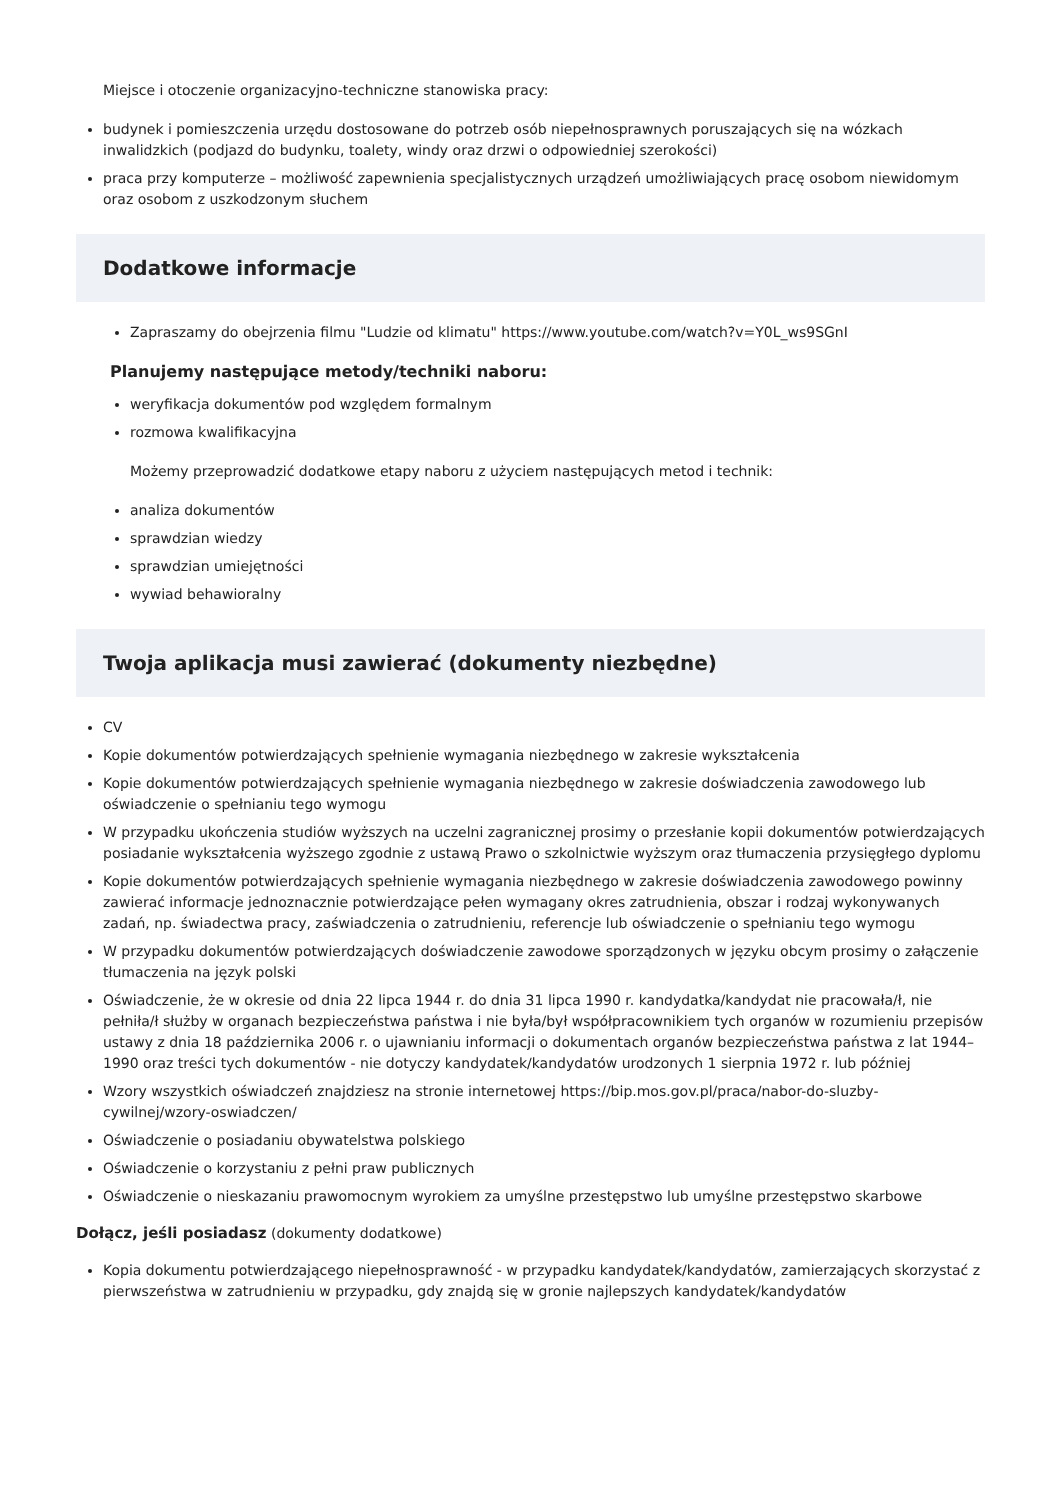Miejsce i otoczenie organizacyjno-techniczne stanowiska pracy:
budynek i pomieszczenia urzędu dostosowane do potrzeb osób niepełnosprawnych poruszających się na wózkach inwalidzkich (podjazd do budynku, toalety, windy oraz drzwi o odpowiedniej szerokości)
praca przy komputerze – możliwość zapewnienia specjalistycznych urządzeń umożliwiających pracę osobom niewidomym oraz osobom z uszkodzonym słuchem
Dodatkowe informacje
Zapraszamy do obejrzenia filmu "Ludzie od klimatu" https://www.youtube.com/watch?v=Y0L_ws9SGnI
Planujemy następujące metody/techniki naboru:
weryfikacja dokumentów pod względem formalnym
rozmowa kwalifikacyjna
Możemy przeprowadzić dodatkowe etapy naboru z użyciem następujących metod i technik:
analiza dokumentów
sprawdzian wiedzy
sprawdzian umiejętności
wywiad behawioralny
Twoja aplikacja musi zawierać (dokumenty niezbędne)
CV
Kopie dokumentów potwierdzających spełnienie wymagania niezbędnego w zakresie wykształcenia
Kopie dokumentów potwierdzających spełnienie wymagania niezbędnego w zakresie doświadczenia zawodowego lub oświadczenie o spełnianiu tego wymogu
W przypadku ukończenia studiów wyższych na uczelni zagranicznej prosimy o przesłanie kopii dokumentów potwierdzających posiadanie wykształcenia wyższego zgodnie z ustawą Prawo o szkolnictwie wyższym oraz tłumaczenia przysięgłego dyplomu
Kopie dokumentów potwierdzających spełnienie wymagania niezbędnego w zakresie doświadczenia zawodowego powinny zawierać informacje jednoznacznie potwierdzające pełen wymagany okres zatrudnienia, obszar i rodzaj wykonywanych zadań, np. świadectwa pracy, zaświadczenia o zatrudnieniu, referencje lub oświadczenie o spełnianiu tego wymogu
W przypadku dokumentów potwierdzających doświadczenie zawodowe sporządzonych w języku obcym prosimy o załączenie tłumaczenia na język polski
Oświadczenie, że w okresie od dnia 22 lipca 1944 r. do dnia 31 lipca 1990 r. kandydatka/kandydat nie pracowała/ł, nie pełniła/ł służby w organach bezpieczeństwa państwa i nie była/był współpracownikiem tych organów w rozumieniu przepisów ustawy z dnia 18 października 2006 r. o ujawnianiu informacji o dokumentach organów bezpieczeństwa państwa z lat 1944–1990 oraz treści tych dokumentów - nie dotyczy kandydatek/kandydatów urodzonych 1 sierpnia 1972 r. lub później
Wzory wszystkich oświadczeń znajdziesz na stronie internetowej https://bip.mos.gov.pl/praca/nabor-do-sluzby-cywilnej/wzory-oswiadczen/
Oświadczenie o posiadaniu obywatelstwa polskiego
Oświadczenie o korzystaniu z pełni praw publicznych
Oświadczenie o nieskazaniu prawomocnym wyrokiem za umyślne przestępstwo lub umyślne przestępstwo skarbowe
Dołącz, jeśli posiadasz (dokumenty dodatkowe)
Kopia dokumentu potwierdzającego niepełnosprawność - w przypadku kandydatek/kandydatów, zamierzających skorzystać z pierwszeństwa w zatrudnieniu w przypadku, gdy znajdą się w gronie najlepszych kandydatek/kandydatów